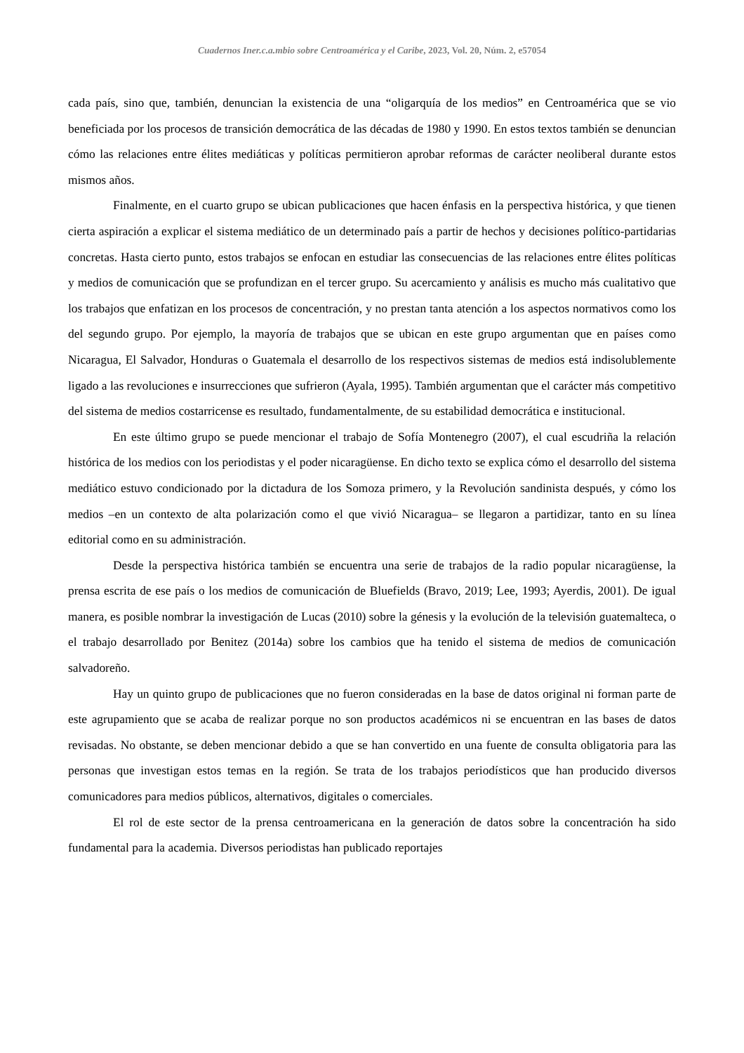Cuadernos Iner.c.a.mbio sobre Centroamérica y el Caribe, 2023, Vol. 20, Núm. 2, e57054
cada país, sino que, también, denuncian la existencia de una “oligarquía de los medios” en Centroamérica que se vio beneficiada por los procesos de transición democrática de las décadas de 1980 y 1990. En estos textos también se denuncian cómo las relaciones entre élites mediáticas y políticas permitieron aprobar reformas de carácter neoliberal durante estos mismos años.
Finalmente, en el cuarto grupo se ubican publicaciones que hacen énfasis en la perspectiva histórica, y que tienen cierta aspiración a explicar el sistema mediático de un determinado país a partir de hechos y decisiones político-partidarias concretas. Hasta cierto punto, estos trabajos se enfocan en estudiar las consecuencias de las relaciones entre élites políticas y medios de comunicación que se profundizan en el tercer grupo. Su acercamiento y análisis es mucho más cualitativo que los trabajos que enfatizan en los procesos de concentración, y no prestan tanta atención a los aspectos normativos como los del segundo grupo. Por ejemplo, la mayoría de trabajos que se ubican en este grupo argumentan que en países como Nicaragua, El Salvador, Honduras o Guatemala el desarrollo de los respectivos sistemas de medios está indisolublemente ligado a las revoluciones e insurrecciones que sufrieron (Ayala, 1995). También argumentan que el carácter más competitivo del sistema de medios costarricense es resultado, fundamentalmente, de su estabilidad democrática e institucional.
En este último grupo se puede mencionar el trabajo de Sofía Montenegro (2007), el cual escudriña la relación histórica de los medios con los periodistas y el poder nicaragüense. En dicho texto se explica cómo el desarrollo del sistema mediático estuvo condicionado por la dictadura de los Somoza primero, y la Revolución sandinista después, y cómo los medios –en un contexto de alta polarización como el que vivió Nicaragua– se llegaron a partidizar, tanto en su línea editorial como en su administración.
Desde la perspectiva histórica también se encuentra una serie de trabajos de la radio popular nicaragüense, la prensa escrita de ese país o los medios de comunicación de Bluefields (Bravo, 2019; Lee, 1993; Ayerdis, 2001). De igual manera, es posible nombrar la investigación de Lucas (2010) sobre la génesis y la evolución de la televisión guatemalteca, o el trabajo desarrollado por Benitez (2014a) sobre los cambios que ha tenido el sistema de medios de comunicación salvadoreño.
Hay un quinto grupo de publicaciones que no fueron consideradas en la base de datos original ni forman parte de este agrupamiento que se acaba de realizar porque no son productos académicos ni se encuentran en las bases de datos revisadas. No obstante, se deben mencionar debido a que se han convertido en una fuente de consulta obligatoria para las personas que investigan estos temas en la región. Se trata de los trabajos periodísticos que han producido diversos comunicadores para medios públicos, alternativos, digitales o comerciales.
El rol de este sector de la prensa centroamericana en la generación de datos sobre la concentración ha sido fundamental para la academia. Diversos periodistas han publicado reportajes